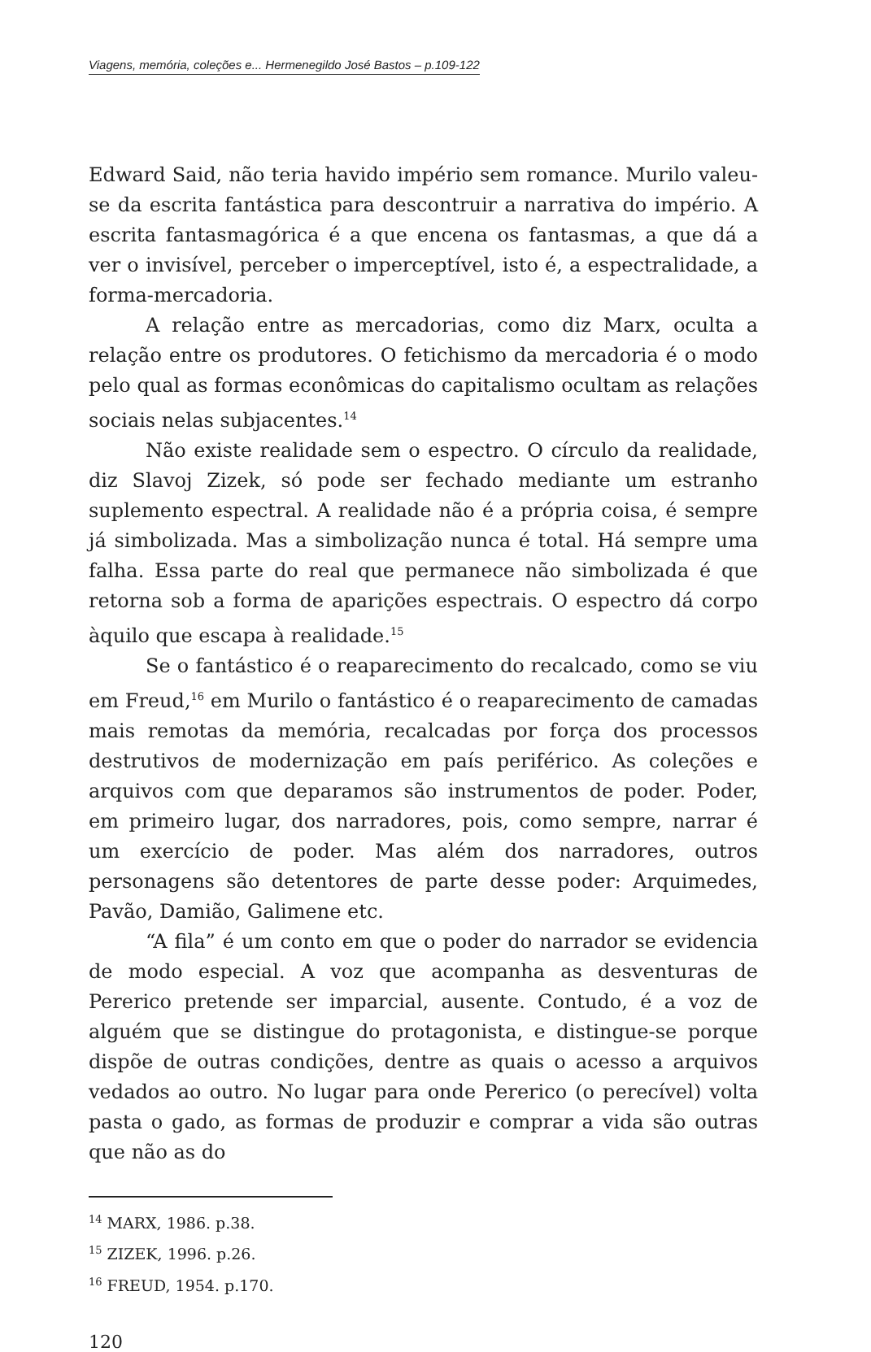Viagens, memória, coleções e... Hermenegildo José Bastos – p.109-122
Edward Said, não teria havido império sem romance. Murilo valeu-se da escrita fantástica para descontruir a narrativa do império. A escrita fantasmagórica é a que encena os fantasmas, a que dá a ver o invisível, perceber o imperceptível, isto é, a espectralidade, a forma-mercadoria.
A relação entre as mercadorias, como diz Marx, oculta a relação entre os produtores. O fetichismo da mercadoria é o modo pelo qual as formas econômicas do capitalismo ocultam as relações sociais nelas subjacentes.<sup>14</sup>
Não existe realidade sem o espectro. O círculo da realidade, diz Slavoj Zizek, só pode ser fechado mediante um estranho suplemento espectral. A realidade não é a própria coisa, é sempre já simbolizada. Mas a simbolização nunca é total. Há sempre uma falha. Essa parte do real que permanece não simbolizada é que retorna sob a forma de aparições espectrais. O espectro dá corpo àquilo que escapa à realidade.<sup>15</sup>
Se o fantástico é o reaparecimento do recalcado, como se viu em Freud,<sup>16</sup> em Murilo o fantástico é o reaparecimento de camadas mais remotas da memória, recalcadas por força dos processos destrutivos de modernização em país periférico. As coleções e arquivos com que deparamos são instrumentos de poder. Poder, em primeiro lugar, dos narradores, pois, como sempre, narrar é um exercício de poder. Mas além dos narradores, outros personagens são detentores de parte desse poder: Arquimedes, Pavão, Damião, Galimene etc.
“A fila” é um conto em que o poder do narrador se evidencia de modo especial. A voz que acompanha as desventuras de Pererico pretende ser imparcial, ausente. Contudo, é a voz de alguém que se distingue do protagonista, e distingue-se porque dispõe de outras condições, dentre as quais o acesso a arquivos vedados ao outro. No lugar para onde Pererico (o perecível) volta pasta o gado, as formas de produzir e comprar a vida são outras que não as do
<sup>14</sup> MARX, 1986. p.38.
<sup>15</sup> ZIZEK, 1996. p.26.
<sup>16</sup> FREUD, 1954. p.170.
120